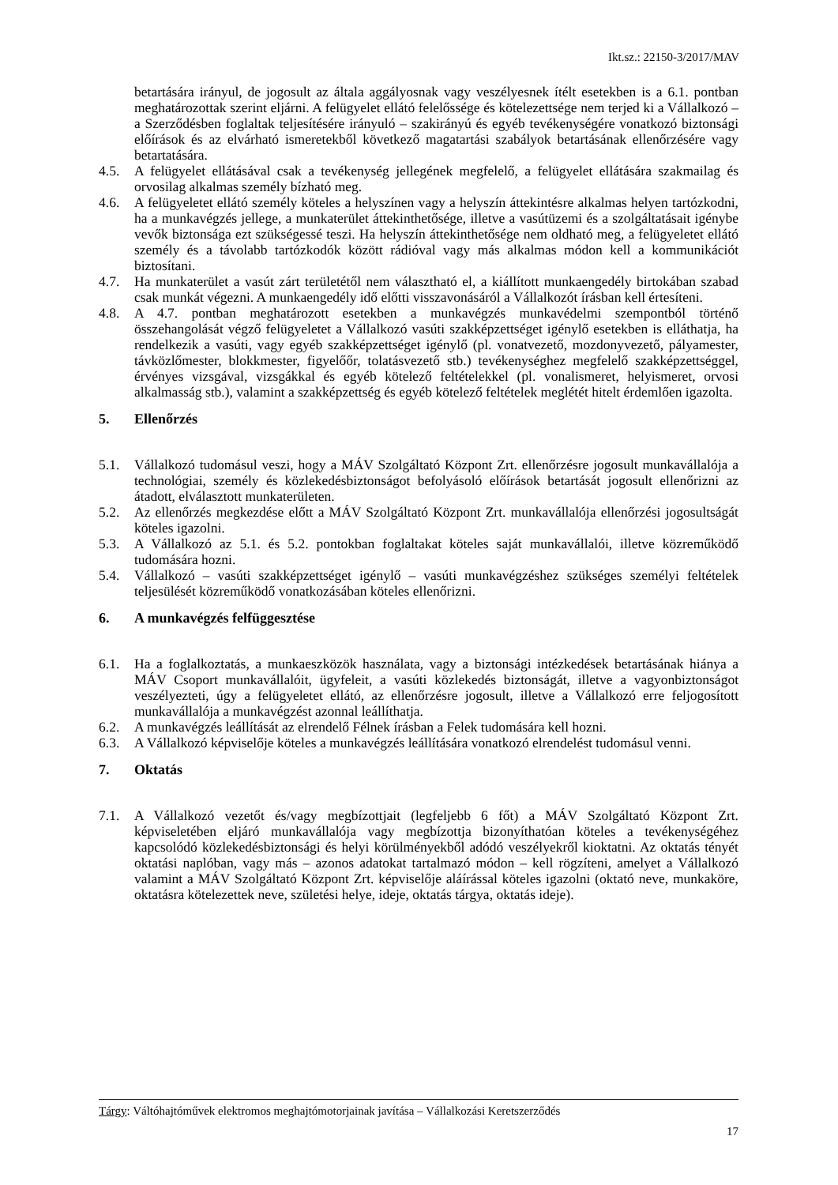Ikt.sz.: 22150-3/2017/MAV
betartására irányul, de jogosult az általa aggályosnak vagy veszélyesnek ítélt esetekben is a 6.1. pontban meghatározottak szerint eljárni. A felügyelet ellátó felelőssége és kötelezettsége nem terjed ki a Vállalkozó – a Szerződésben foglaltak teljesítésére irányuló – szakirányú és egyéb tevékenységére vonatkozó biztonsági előírások és az elvárható ismeretekből következő magatartási szabályok betartásának ellenőrzésére vagy betartatására.
4.5. A felügyelet ellátásával csak a tevékenység jellegének megfelelő, a felügyelet ellátására szakmailag és orvosilag alkalmas személy bízható meg.
4.6. A felügyeletet ellátó személy köteles a helyszínen vagy a helyszín áttekintésre alkalmas helyen tartózkodni, ha a munkavégzés jellege, a munkaterület áttekinthetősége, illetve a vasútüzemi és a szolgáltatásait igénybe vevők biztonsága ezt szükségessé teszi. Ha helyszín áttekinthetősége nem oldható meg, a felügyeletet ellátó személy és a távolabb tartózkodók között rádióval vagy más alkalmas módon kell a kommunikációt biztosítani.
4.7. Ha munkaterület a vasút zárt területétől nem választható el, a kiállított munkaengedély birtokában szabad csak munkát végezni. A munkaengedély idő előtti visszavonásáról a Vállalkozót írásban kell értesíteni.
4.8. A 4.7. pontban meghatározott esetekben a munkavégzés munkavédelmi szempontból történő összehangolását végző felügyeletet a Vállalkozó vasúti szakképzettséget igénylő esetekben is elláthatja, ha rendelkezik a vasúti, vagy egyéb szakképzettséget igénylő (pl. vonatvezető, mozdonyvezető, pályamester, távközlőmester, blokkmester, figyelőőr, tolatásvezető stb.) tevékenységhez megfelelő szakképzettséggel, érvényes vizsgával, vizsgákkal és egyéb kötelező feltételekkel (pl. vonalismeret, helyismeret, orvosi alkalmasság stb.), valamint a szakképzettség és egyéb kötelező feltételek meglétét hitelt érdemlően igazolta.
5. Ellenőrzés
5.1. Vállalkozó tudomásul veszi, hogy a MÁV Szolgáltató Központ Zrt. ellenőrzésre jogosult munkavállalója a technológiai, személy és közlekedésbiztonságot befolyásoló előírások betartását jogosult ellenőrizni az átadott, elválasztott munkaterületen.
5.2. Az ellenőrzés megkezdése előtt a MÁV Szolgáltató Központ Zrt. munkavállalója ellenőrzési jogosultságát köteles igazolni.
5.3. A Vállalkozó az 5.1. és 5.2. pontokban foglaltakat köteles saját munkavállalói, illetve közreműködő tudomására hozni.
5.4. Vállalkozó – vasúti szakképzettséget igénylő – vasúti munkavégzéshez szükséges személyi feltételek teljesülését közreműködő vonatkozásában köteles ellenőrizni.
6. A munkavégzés felfüggesztése
6.1. Ha a foglalkoztatás, a munkaeszközök használata, vagy a biztonsági intézkedések betartásának hiánya a MÁV Csoport munkavállalóit, ügyfeleit, a vasúti közlekedés biztonságát, illetve a vagyonbiztonságot veszélyezteti, úgy a felügyeletet ellátó, az ellenőrzésre jogosult, illetve a Vállalkozó erre feljogosított munkavállalója a munkavégzést azonnal leállíthatja.
6.2. A munkavégzés leállítását az elrendelő Félnek írásban a Felek tudomására kell hozni.
6.3. A Vállalkozó képviselője köteles a munkavégzés leállítására vonatkozó elrendelést tudomásul venni.
7. Oktatás
7.1. A Vállalkozó vezetőt és/vagy megbízottjait (legfeljebb 6 főt) a MÁV Szolgáltató Központ Zrt. képviseletében eljáró munkavállalója vagy megbízottja bizonyíthatóan köteles a tevékenységéhez kapcsolódó közlekedésbiztonsági és helyi körülményekből adódó veszélyekről kioktatni. Az oktatás tényét oktatási naplóban, vagy más – azonos adatokat tartalmazó módon – kell rögzíteni, amelyet a Vállalkozó valamint a MÁV Szolgáltató Központ Zrt. képviselője aláírással köteles igazolni (oktató neve, munkaköre, oktatásra kötelezettek neve, születési helye, ideje, oktatás tárgya, oktatás ideje).
Tárgy: Váltóhajtóművek elektromos meghajtómotorjainak javítása – Vállalkozási Keretszerződés
17